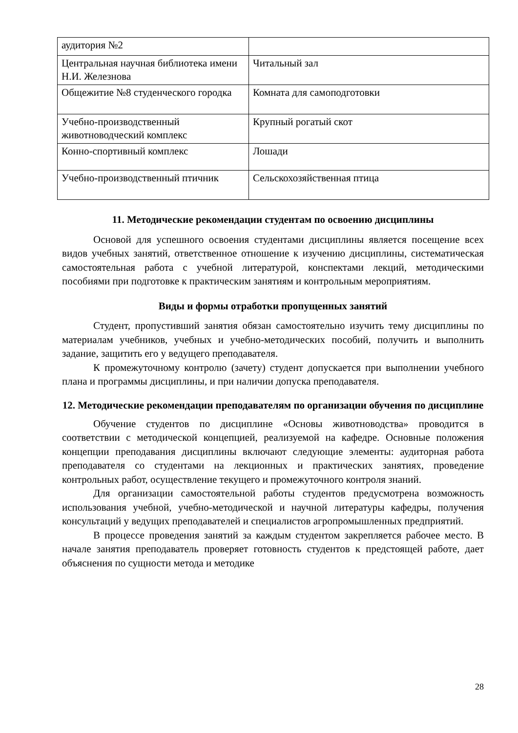| аудитория №2 | |
| Центральная научная библиотека имени Н.И. Железнова | Читальный зал |
| Общежитие №8 студенческого городка | Комната для самоподготовки |
| Учебно-производственный животноводческий комплекс | Крупный рогатый скот |
| Конно-спортивный комплекс | Лошади |
| Учебно-производственный птичник | Сельскохозяйственная птица |
11. Методические рекомендации студентам по освоению дисциплины
Основой для успешного освоения студентами дисциплины является посещение всех видов учебных занятий, ответственное отношение к изучению дисциплины, систематическая самостоятельная работа с учебной литературой, конспектами лекций, методическими пособиями при подготовке к практическим занятиям и контрольным мероприятиям.
Виды и формы отработки пропущенных занятий
Студент, пропустивший занятия обязан самостоятельно изучить тему дисциплины по материалам учебников, учебных и учебно-методических пособий, получить и выполнить задание, защитить его у ведущего преподавателя.
К промежуточному контролю (зачету) студент допускается при выполнении учебного плана и программы дисциплины, и при наличии допуска преподавателя.
12. Методические рекомендации преподавателям по организации обучения по дисциплине
Обучение студентов по дисциплине «Основы животноводства» проводится в соответствии с методической концепцией, реализуемой на кафедре. Основные положения концепции преподавания дисциплины включают следующие элементы: аудиторная работа преподавателя со студентами на лекционных и практических занятиях, проведение контрольных работ, осуществление текущего и промежуточного контроля знаний.
Для организации самостоятельной работы студентов предусмотрена возможность использования учебной, учебно-методической и научной литературы кафедры, получения консультаций у ведущих преподавателей и специалистов агропромышленных предприятий.
В процессе проведения занятий за каждым студентом закрепляется рабочее место. В начале занятия преподаватель проверяет готовность студентов к предстоящей работе, дает объяснения по сущности метода и методике
28